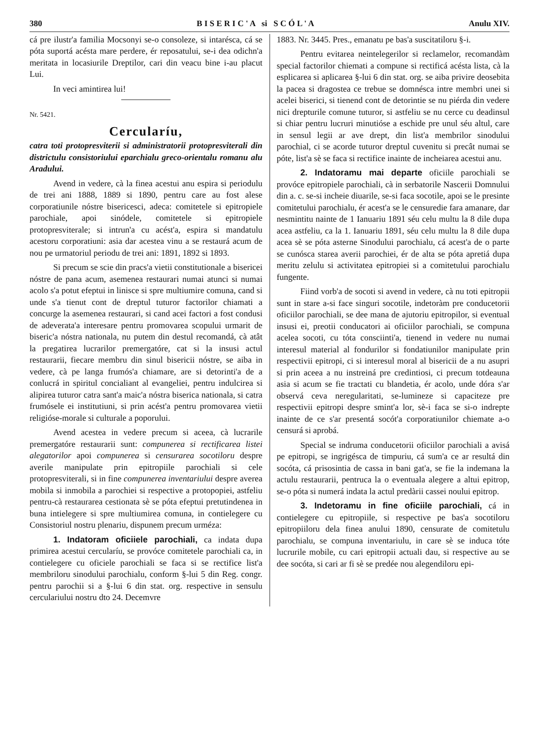380 B I S E R I C ' A si S C Ó L ' A Anulu XIV.
cá pre ilustr'a familia Mocsonyi se-o consoleze, si intarésca, cá se póta suportá acésta mare perdere, ér reposatului, se-i dea odichn'a meritata in locasiurile Dreptilor, cari din veacu bine i-au placut Lui.
In veci amintirea lui!
Nr. 5421.
Cercularíu,
catra toti protopresviterii si administratorii protopresviterali din districtulu consistoriului eparchialu greco-orientalu romanu alu Aradului.
Avend in vedere, cà la finea acestui anu espira si periodulu de trei ani 1888, 1889 si 1890, pentru care au fost alese corporatiunile nóstre bisericesci, adeca: comitetele si epitropiele parochiale, apoi sinódele, comitetele si epitropiele protopresviterale; si intrun'a cu acést'a, espira si mandatulu acestoru corporatiuni: asia dar acestea vinu a se restaurá acum de nou pe urmatoriul periodu de trei ani: 1891, 1892 si 1893.
Si precum se scie din pracs'a vietii constitutionale a bisericei nóstre de pana acum, asemenea restaurari numai atunci si numai acolo s'a potut efeptui in linisce si spre multiumire comuna, cand si unde s'a tienut cont de dreptul tuturor factorilor chiamati a concurge la asemenea restaurari, si cand acei factori a fost condusi de adeverata'a interesare pentru promovarea scopului urmarit de biseric'a nóstra nationala, nu putem din destul recomandá, cà atât la pregatirea lucrarilor premergatóre, cat si la insusi actul restaurarii, fiecare membru din sinul bisericii nóstre, se aiba in vedere, cà pe langa frumós'a chiamare, are si detorinti'a de a conlucrá in spiritul concialiant al evangeliei, pentru indulcirea si alipirea tuturor catra sant'a maic'a nóstra biserica nationala, si catra frumósele ei institutiuni, si prin acést'a pentru promovarea vietii religióse-morale si culturale a poporului.
Avend acestea in vedere precum si aceea, cà lucrarile premergatóre restaurarii sunt: compunerea si rectificarea listei alegatorilor apoi compunerea si censurarea socotiloru despre averile manipulate prin epitropiile parochiali si cele protopresviterali, si in fine compunerea inventariului despre averea mobila si inmobila a parochiei si respective a protopopiei, astfeliu pentru-cà restaurarea cestionata sè se póta efeptui pretutindenea in buna intielegere si spre multiumirea comuna, in contielegere cu Consistoriul nostru plenariu, dispunem precum urméza:
1. Indatoram oficiiele parochiali, ca indata dupa primirea acestui cercularíu, se provóce comitetele parochiali ca, in contielegere cu oficiele parochiali se faca si se rectifice list'a membriloru sinodului parochialu, conform §-lui 5 din Reg. congr. pentru parochii si a §-lui 6 din stat. org. respective in sensulu cerculariului nostru dto 24. Decemvre
1883. Nr. 3445. Pres., emanatu pe bas'a suscitatiloru §-i.
Pentru evitarea neintelegerilor si reclamelor, recomandàm special factorilor chiemati a compune si rectificá acésta lista, cà la esplicarea si aplicarea §-lui 6 din stat. org. se aiba privire deosebita la pacea si dragostea ce trebue se domnésca intre membri unei si acelei biserici, si tienend cont de detorintie se nu piérda din vedere nici drepturile comune tuturor, si astfeliu se nu cerce cu deadinsul si chiar pentru lucruri minutióse a eschide pre unul séu altul, care in sensul legii ar ave drept, din list'a membrilor sinodului parochial, ci se acorde tuturor dreptul cuvenitu si precât numai se póte, list'a sè se faca si rectifice inainte de incheiarea acestui anu.
2. Indatoramu mai departe oficiile parochiali se provóce epitropiele parochiali, cà in serbatorile Nascerii Domnului din a. c. se-si incheie diuarile, se-si faca socotile, apoi se le presinte comitetului parochialu, ér acest'a se le censuredie fara amanare, dar nesmintitu nainte de 1 Ianuariu 1891 séu celu multu la 8 dile dupa acea astfeliu, ca la 1. Ianuariu 1891, séu celu multu la 8 dile dupa acea sè se póta asterne Sinodului parochialu, cá acest'a de o parte se cunósca starea averii parochiei, ér de alta se póta apretiá dupa meritu zelulu si activitatea epitropiei si a comitetului parochialu fungente.
Fiind vorb'a de socoti si avend in vedere, cà nu toti epitropii sunt in stare a-si face singuri socotile, indetoràm pre conducetorii oficiilor parochiali, se dee mana de ajutoriu epitropilor, si eventual insusi ei, preotii conducatori ai oficiilor parochiali, se compuna acelea socoti, cu tóta consciinti'a, tienend in vedere nu numai interesul material al fondurilor si fondatiunilor manipulate prin respectivii epitropi, ci si interesul moral al bisericii de a nu asupri si prin aceea a nu instreiná pre credintiosi, ci precum totdeauna asia si acum se fie tractati cu blandetia, ér acolo, unde dóra s'ar observá ceva neregularitati, se-lumineze si capaciteze pre respectivii epitropi despre smint'a lor, sè-i faca se si-o indrepte inainte de ce s'ar presentá socót'a corporatiunilor chiemate a-o censurá si aprobá.
Special se indruma conducetorii oficiilor parochiali a avisá pe epitropi, se ingrigésca de timpuriu, cá sum'a ce ar resultá din socóta, cá prisosintia de cassa in bani gat'a, se fie la indemana la actulu restaurarii, pentruca la o eventuala alegere a altui epitrop, se-o póta si numerá indata la actul predàrii cassei noului epitrop.
3. Indetoramu in fine oficiile parochiali, cá in contielegere cu epitropiile, si respective pe bas'a socotiloru epitropiiloru dela finea anului 1890, censurate de comitetulu parochialu, se compuna inventariulu, in care sè se induca tóte lucrurile mobile, cu cari epitropii actuali dau, si respective au se dee socóta, si cari ar fi sè se predée nou alegendiloru epi-